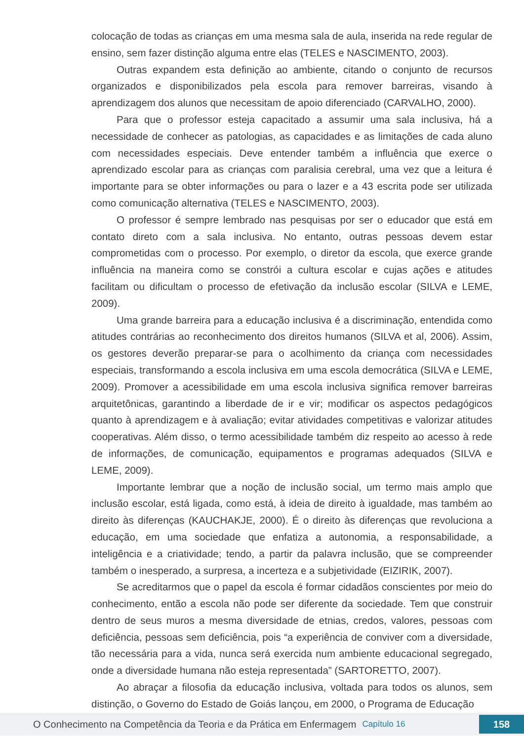colocação de todas as crianças em uma mesma sala de aula, inserida na rede regular de ensino, sem fazer distinção alguma entre elas (TELES e NASCIMENTO, 2003).
Outras expandem esta definição ao ambiente, citando o conjunto de recursos organizados e disponibilizados pela escola para remover barreiras, visando à aprendizagem dos alunos que necessitam de apoio diferenciado (CARVALHO, 2000).
Para que o professor esteja capacitado a assumir uma sala inclusiva, há a necessidade de conhecer as patologias, as capacidades e as limitações de cada aluno com necessidades especiais. Deve entender também a influência que exerce o aprendizado escolar para as crianças com paralisia cerebral, uma vez que a leitura é importante para se obter informações ou para o lazer e a 43 escrita pode ser utilizada como comunicação alternativa (TELES e NASCIMENTO, 2003).
O professor é sempre lembrado nas pesquisas por ser o educador que está em contato direto com a sala inclusiva. No entanto, outras pessoas devem estar comprometidas com o processo. Por exemplo, o diretor da escola, que exerce grande influência na maneira como se constrói a cultura escolar e cujas ações e atitudes facilitam ou dificultam o processo de efetivação da inclusão escolar (SILVA e LEME, 2009).
Uma grande barreira para a educação inclusiva é a discriminação, entendida como atitudes contrárias ao reconhecimento dos direitos humanos (SILVA et al, 2006). Assim, os gestores deverão preparar-se para o acolhimento da criança com necessidades especiais, transformando a escola inclusiva em uma escola democrática (SILVA e LEME, 2009). Promover a acessibilidade em uma escola inclusiva significa remover barreiras arquitetônicas, garantindo a liberdade de ir e vir; modificar os aspectos pedagógicos quanto à aprendizagem e à avaliação; evitar atividades competitivas e valorizar atitudes cooperativas. Além disso, o termo acessibilidade também diz respeito ao acesso à rede de informações, de comunicação, equipamentos e programas adequados (SILVA e LEME, 2009).
Importante lembrar que a noção de inclusão social, um termo mais amplo que inclusão escolar, está ligada, como está, à ideia de direito à igualdade, mas também ao direito às diferenças (KAUCHAKJE, 2000). É o direito às diferenças que revoluciona a educação, em uma sociedade que enfatiza a autonomia, a responsabilidade, a inteligência e a criatividade; tendo, a partir da palavra inclusão, que se compreender também o inesperado, a surpresa, a incerteza e a subjetividade (EIZIRIK, 2007).
Se acreditarmos que o papel da escola é formar cidadãos conscientes por meio do conhecimento, então a escola não pode ser diferente da sociedade. Tem que construir dentro de seus muros a mesma diversidade de etnias, credos, valores, pessoas com deficiência, pessoas sem deficiência, pois “a experiência de conviver com a diversidade, tão necessária para a vida, nunca será exercida num ambiente educacional segregado, onde a diversidade humana não esteja representada” (SARTORETTO, 2007).
Ao abraçar a filosofia da educação inclusiva, voltada para todos os alunos, sem distinção, o Governo do Estado de Goiás lançou, em 2000, o Programa de Educação
O Conhecimento na Competência da Teoria e da Prática em Enfermagem Capítulo 16
158